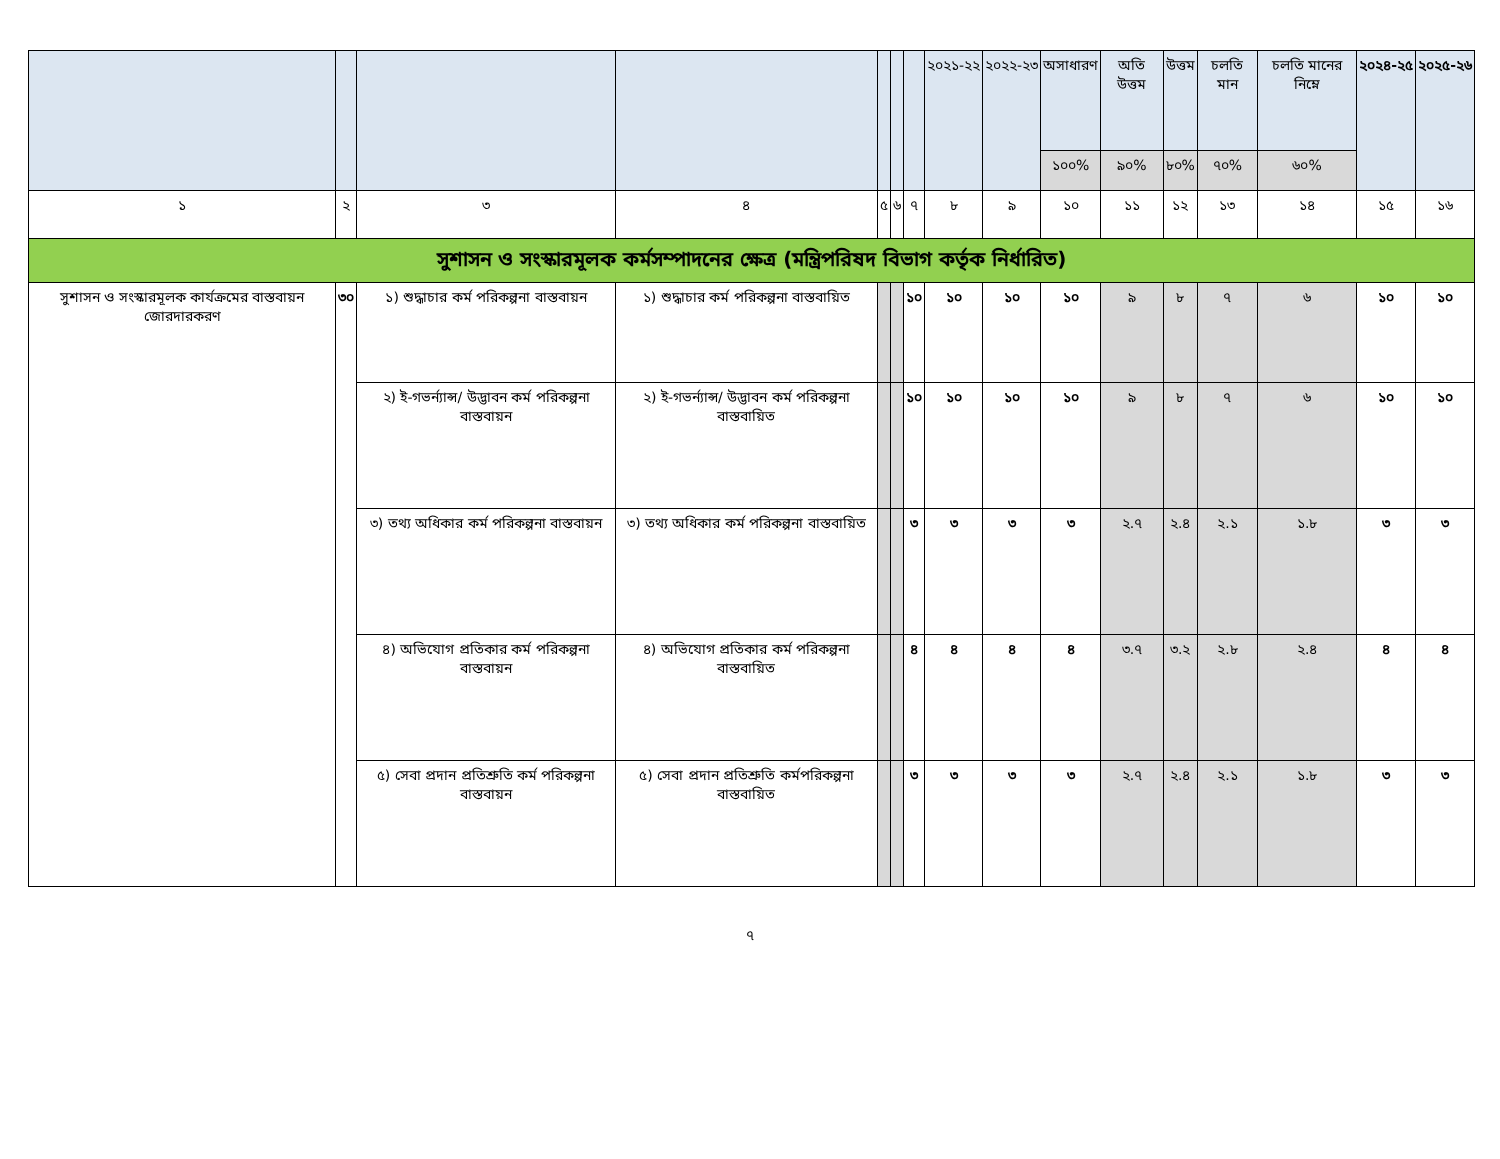| | | | | | | | ২০২১-২২ | ২০২২-২৩ | অসাধারণ | অতি উত্তম | উত্তম | চলতি মান | চলতি মানের নিম্নে | ২০২৪-২৫ | ২০২৫-২৬ |
| --- | --- | --- | --- | --- | --- | --- | --- | --- | --- | --- | --- | --- | --- | --- | --- |
| | | | | | | | | | ১০০% | ৯০% | ৮০% | ৭০% | ৬০% | | |
| ১ | ২ | ৩ | ৪ | ৫ | ৬ | ৭ | ৮ | ৯ | ১০ | ১১ | ১২ | ১৩ | ১৪ | ১৫ | ১৬ |
| সুশাসন ও সংস্কারমূলক কর্মসম্পাদনের ক্ষেত্র (মন্ত্রিপরিষদ বিভাগ কর্তৃক নির্ধারিত) | | | | | | | | | | | | | | | |
| সুশাসন ও সংস্কারমূলক কার্যক্রমের বাস্তবায়ন জোরদারকরণ | ৩০ | ১) শুদ্ধাচার কর্ম পরিকল্পনা বাস্তবায়ন | ১) শুদ্ধাচার কর্ম পরিকল্পনা বাস্তবায়িত | | | ১০ | ১০ | ১০ | ১০ | ৯ | ৮ | ৭ | ৬ | ১০ | ১০ |
| | | ২) ই-গভর্ন্যান্স/ উদ্ভাবন কর্ম পরিকল্পনা বাস্তবায়ন | ২) ই-গভর্ন্যান্স/ উদ্ভাবন কর্ম পরিকল্পনা বাস্তবায়িত | | | ১০ | ১০ | ১০ | ১০ | ৯ | ৮ | ৭ | ৬ | ১০ | ১০ |
| | | ৩) তথ্য অধিকার কর্ম পরিকল্পনা বাস্তবায়ন | ৩) তথ্য অধিকার কর্ম পরিকল্পনা বাস্তবায়িত | | | ৩ | ৩ | ৩ | ৩ | ২.৭ | ২.৪ | ২.১ | ১.৮ | ৩ | ৩ |
| | | ৪) অভিযোগ প্রতিকার কর্ম পরিকল্পনা বাস্তবায়ন | ৪) অভিযোগ প্রতিকার কর্ম পরিকল্পনা বাস্তবায়িত | | | ৪ | ৪ | ৪ | ৪ | ৩.৭ | ৩.২ | ২.৮ | ২.৪ | ৪ | ৪ |
| | | ৫) সেবা প্রদান প্রতিশ্রুতি কর্ম পরিকল্পনা বাস্তবায়ন | ৫) সেবা প্রদান প্রতিশ্রুতি কর্মপরিকল্পনা বাস্তবায়িত | | | ৩ | ৩ | ৩ | ৩ | ২.৭ | ২.৪ | ২.১ | ১.৮ | ৩ | ৩ |
৭